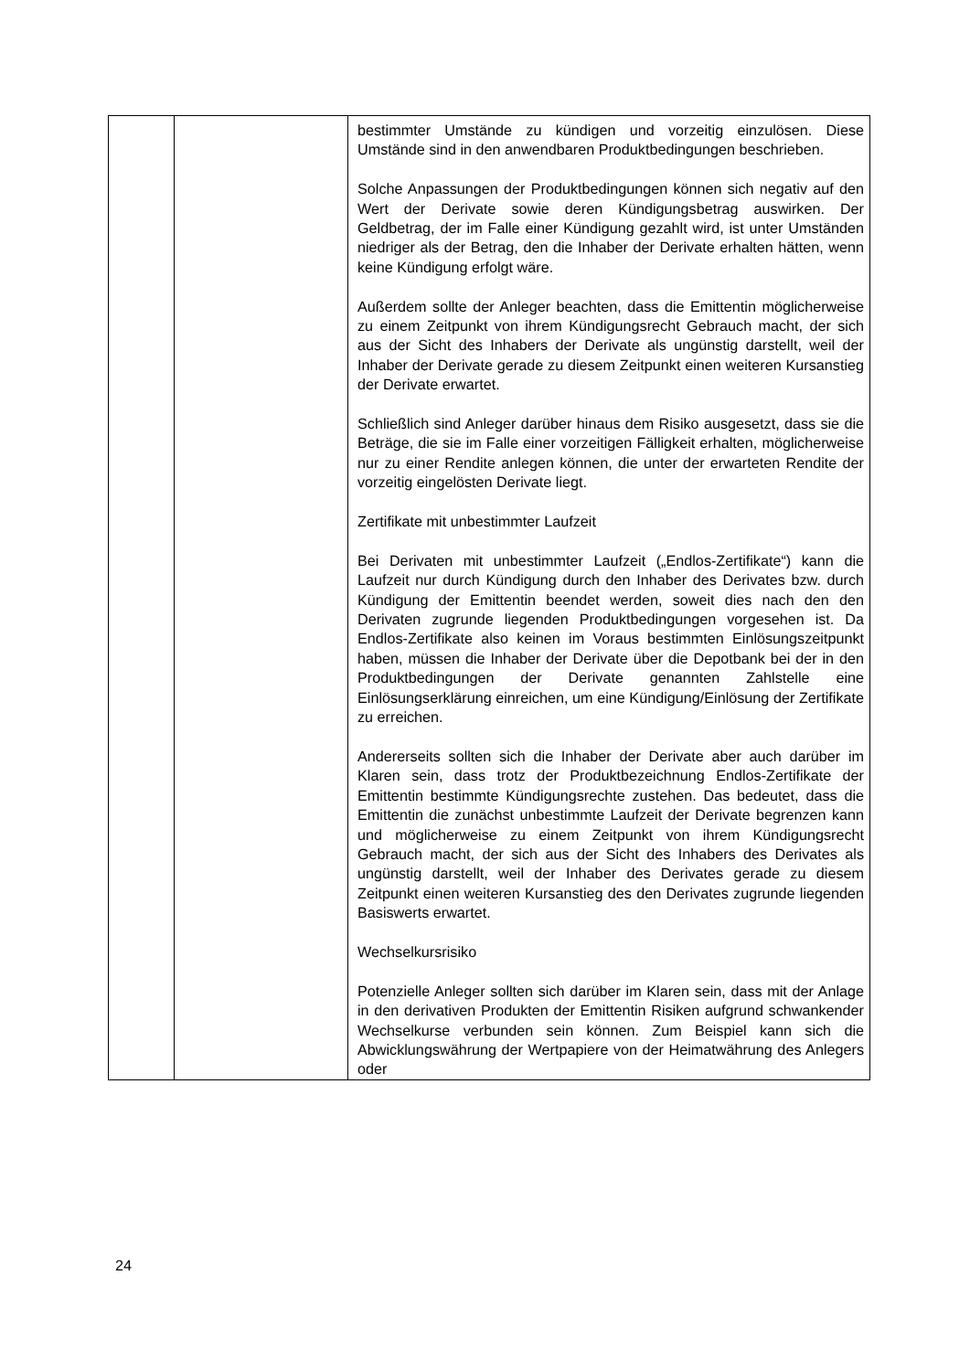| | | bestimmter Umstände zu kündigen und vorzeitig einzulösen. Diese Umstände sind in den anwendbaren Produkt­bedingungen beschrieben. Solche Anpassungen der Produktbedingungen können sich negativ auf den Wert der Derivate sowie deren Kündigungs­betrag auswirken. Der Geldbetrag, der im Falle einer Kündigung gezahlt wird, ist unter Umständen niedriger als der Betrag, den die Inhaber der Derivate erhalten hätten, wenn keine Kündigung erfolgt wäre. Außerdem sollte der Anleger beachten, dass die Emittentin möglicherweise zu einem Zeitpunkt von ihrem Kündigungs­recht Gebrauch macht, der sich aus der Sicht des Inhabers der Derivate als ungünstig darstellt, weil der Inhaber der Derivate gerade zu diesem Zeitpunkt einen weiteren Kursanstieg der Derivate erwartet. Schließlich sind Anleger darüber hinaus dem Risiko aus­gesetzt, dass sie die Beträge, die sie im Falle einer vorzeitigen Fälligkeit erhalten, möglicherweise nur zu einer Rendite anlegen können, die unter der erwarteten Rendite der vorzeitig eingelösten Derivate liegt. Zertifikate mit unbestimmter Laufzeit Bei Derivaten mit unbestimmter Laufzeit („Endlos-Zertifikate“) kann die Laufzeit nur durch Kündigung durch den Inhaber des Derivates bzw. durch Kündigung der Emittentin beendet werden, soweit dies nach den den Derivaten zugrunde liegenden Produktbedingungen vorgesehen ist. Da Endlos-Zertifikate also keinen im Voraus bestimmten Einlösungs­zeitpunkt haben, müssen die Inhaber der Derivate über die Depotbank bei der in den Produktbedingungen der Derivate genannten Zahlstelle eine Einlösungserklärung einreichen, um eine Kündigung/Einlösung der Zertifikate zu erreichen. Andererseits sollten sich die Inhaber der Derivate aber auch darüber im Klaren sein, dass trotz der Produktbezeichnung Endlos-Zertifikate der Emittentin bestimmte Kündigungsrechte zustehen. Das bedeutet, dass die Emittentin die zunächst unbestimmte Laufzeit der Derivate begrenzen kann und möglicherweise zu einem Zeitpunkt von ihrem Kündigungs­recht Gebrauch macht, der sich aus der Sicht des Inhabers des Derivates als ungünstig darstellt, weil der Inhaber des Derivates gerade zu diesem Zeitpunkt einen weiteren Kurs­anstieg des den Derivates zugrunde liegenden Basiswerts erwartet. Wechselkursrisiko Potenzielle Anleger sollten sich darüber im Klaren sein, dass mit der Anlage in den derivativen Produkten der Emittentin Risiken aufgrund schwankender Wechselkurse verbunden sein können. Zum Beispiel kann sich die Abwicklungswährung der Wertpapiere von der Heimatwährung des Anlegers oder |
24